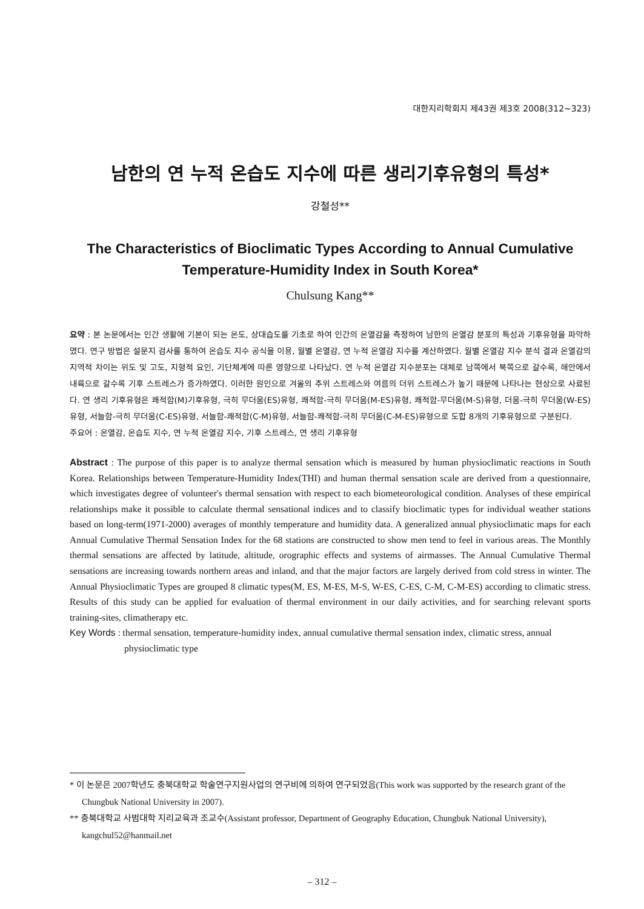대한지리학회지 제43권 제3호 2008(312~323)
남한의 연 누적 온습도 지수에 따른 생리기후유형의 특성*
강철성**
The Characteristics of Bioclimatic Types According to Annual Cumulative Temperature-Humidity Index in South Korea*
Chulsung Kang**
요약 : 본 논문에서는 인간 생활에 기본이 되는 온도, 상대습도를 기초로 하여 인간의 온열감을 측정하여 남한의 온열감 분포의 특성과 기후유형을 파악하였다. 연구 방법은 설문지 검사를 통하여 온습도 지수 공식을 이용, 월별 온열감, 연 누적 온열감 지수를 계산하였다. 월별 온열감 지수 분석 결과 온열감의 지역적 차이는 위도 및 고도, 지형적 요인, 기단체계에 따른 영향으로 나타났다. 연 누적 온열감 지수분포는 대체로 남쪽에서 북쪽으로 갈수록, 해안에서 내륙으로 갈수록 기후 스트레스가 증가하였다. 이러한 원인으로 겨울의 추위 스트레스와 여름의 더위 스트레스가 높기 때문에 나타나는 현상으로 사료된다. 연 생리 기후유형은 쾌적함(M)기후유형, 극히 무더움(ES)유형, 쾌적함-극히 무더움(M-ES)유형, 쾌적함-무더움(M-S)유형, 더움-극히 무더움(W-ES)유형, 서늘함-극히 무더움(C-ES)유형, 서늘함-쾌적함(C-M)유형, 서늘함-쾌적함-극히 무더움(C-M-ES)유형으로 도합 8개의 기후유형으로 구분된다.
주요어 : 온열감, 온습도 지수, 연 누적 온열감 지수, 기후 스트레스, 연 생리 기후유형
Abstract : The purpose of this paper is to analyze thermal sensation which is measured by human physioclimatic reactions in South Korea. Relationships between Temperature-Humidity Index(THI) and human thermal sensation scale are derived from a questionnaire, which investigates degree of volunteer's thermal sensation with respect to each biometeorological condition. Analyses of these empirical relationships make it possible to calculate thermal sensational indices and to classify bioclimatic types for individual weather stations based on long-term(1971-2000) averages of monthly temperature and humidity data. A generalized annual physioclimatic maps for each Annual Cumulative Thermal Sensation Index for the 68 stations are constructed to show men tend to feel in various areas. The Monthly thermal sensations are affected by latitude, altitude, orographic effects and systems of airmasses. The Annual Cumulative Thermal sensations are increasing towards northern areas and inland, and that the major factors are largely derived from cold stress in winter. The Annual Physioclimatic Types are grouped 8 climatic types(M, ES, M-ES, M-S, W-ES, C-ES, C-M, C-M-ES) according to climatic stress. Results of this study can be applied for evaluation of thermal environment in our daily activities, and for searching relevant sports training-sites, climatherapy etc.
Key Words : thermal sensation, temperature-humidity index, annual cumulative thermal sensation index, climatic stress, annual physioclimatic type
* 이 논문은 2007학년도 충북대학교 학술연구지원사업의 연구비에 의하여 연구되었음(This work was supported by the research grant of the Chungbuk National University in 2007).
** 충북대학교 사범대학 지리교육과 조교수(Assistant professor, Department of Geography Education, Chungbuk National University), kangchul52@hanmail.net
– 312 –